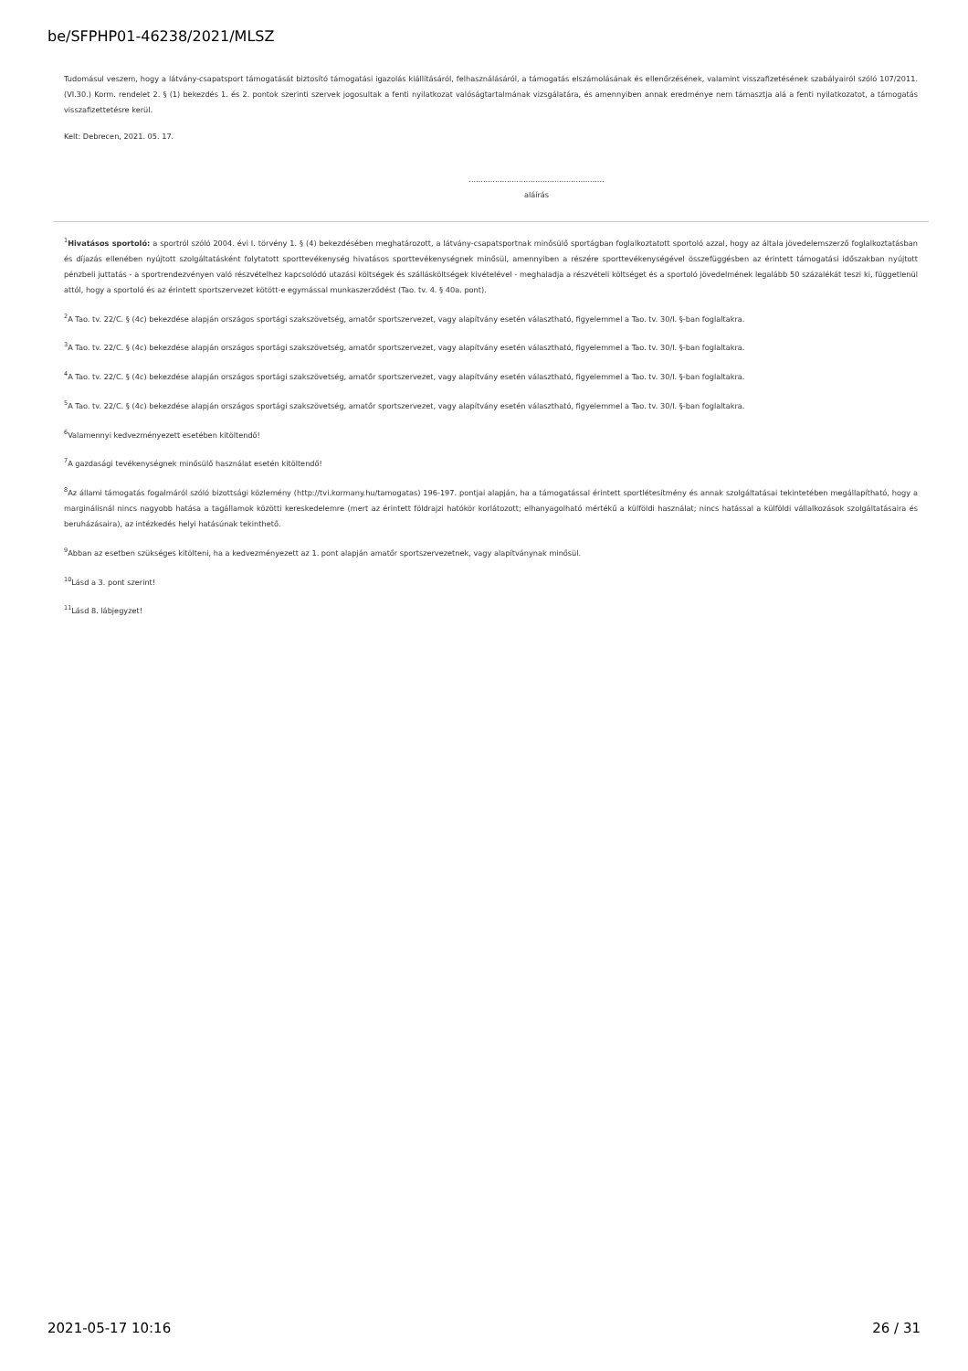be/SFPHP01-46238/2021/MLSZ
Tudomásul veszem, hogy a látvány-csapatsport támogatását biztosító támogatási igazolás kiállításáról, felhasználásáról, a támogatás elszámolásának és ellenőrzésének, valamint visszafizetésének szabályairól szóló 107/2011. (VI.30.) Korm. rendelet 2. § (1) bekezdés 1. és 2. pontok szerinti szervek jogosultak a fenti nyilatkozat valóságtartalmának vizsgálatára, és amennyiben annak eredménye nem támasztja alá a fenti nyilatkozatot, a támogatás visszafizettetésre kerül.
Kelt: Debrecen, 2021. 05. 17.
.........................................................
aláírás
<sup>1</sup> Hivatásos sportoló: a sportról szóló 2004. évi I. törvény 1. § (4) bekezdésében meghatározott, a látvány-csapatsportnak minősülő sportágban foglalkoztatott sportoló azzal, hogy az általa jövedelemszerző foglalkoztatásban és díjazás ellenében nyújtott szolgáltatásként folytatott sporttevékenység hivatásos sporttevékenységnek minősül, amennyiben a részére sporttevékenységével összefüggésben az érintett támogatási időszakban nyújtott pénzbeli juttatás - a sportrendezvényen való részvételhez kapcsolódó utazási költségek és szállásköltségek kivételével - meghaladja a részvételi költséget és a sportoló jövedelmének legalább 50 százalékát teszi ki, függetlenül attól, hogy a sportoló és az érintett sportszervezet kötött-e egymással munkaszerződést (Tao. tv. 4. § 40a. pont).
<sup>2</sup> A Tao. tv. 22/C. § (4c) bekezdése alapján országos sportági szakszövetség, amatőr sportszervezet, vagy alapítvány esetén választható, figyelemmel a Tao. tv. 30/I. §-ban foglaltakra.
<sup>3</sup> A Tao. tv. 22/C. § (4c) bekezdése alapján országos sportági szakszövetség, amatőr sportszervezet, vagy alapítvány esetén választható, figyelemmel a Tao. tv. 30/I. §-ban foglaltakra.
<sup>4</sup> A Tao. tv. 22/C. § (4c) bekezdése alapján országos sportági szakszövetség, amatőr sportszervezet, vagy alapítvány esetén választható, figyelemmel a Tao. tv. 30/I. §-ban foglaltakra.
<sup>5</sup> A Tao. tv. 22/C. § (4c) bekezdése alapján országos sportági szakszövetség, amatőr sportszervezet, vagy alapítvány esetén választható, figyelemmel a Tao. tv. 30/I. §-ban foglaltakra.
<sup>6</sup> Valamennyi kedvezményezett esetében kitöltendő!
<sup>7</sup> A gazdasági tevékenységnek minősülő használat esetén kitöltendő!
<sup>8</sup> Az állami támogatás fogalmáról szóló bizottsági közlemény (http://tvi.kormany.hu/tamogatas) 196-197. pontjai alapján, ha a támogatással érintett sportlétesítmény és annak szolgáltatásai tekintetében megállapítható, hogy a marginálisnál nincs nagyobb hatása a tagállamok közötti kereskedelemre (mert az érintett földrajzi hatókör korlátozott; elhanyagolható mértékű a külföldi használat; nincs hatással a külföldi vállalkozások szolgáltatásaira és beruházásaira), az intézkedés helyi hatásúnak tekinthető.
<sup>9</sup> Abban az esetben szükséges kitölteni, ha a kedvezményezett az 1. pont alapján amatőr sportszervezetnek, vagy alapítványnak minősül.
<sup>10</sup> Lásd a 3. pont szerint!
<sup>11</sup> Lásd 8. lábjegyzet!
2021-05-17 10:16 26 / 31